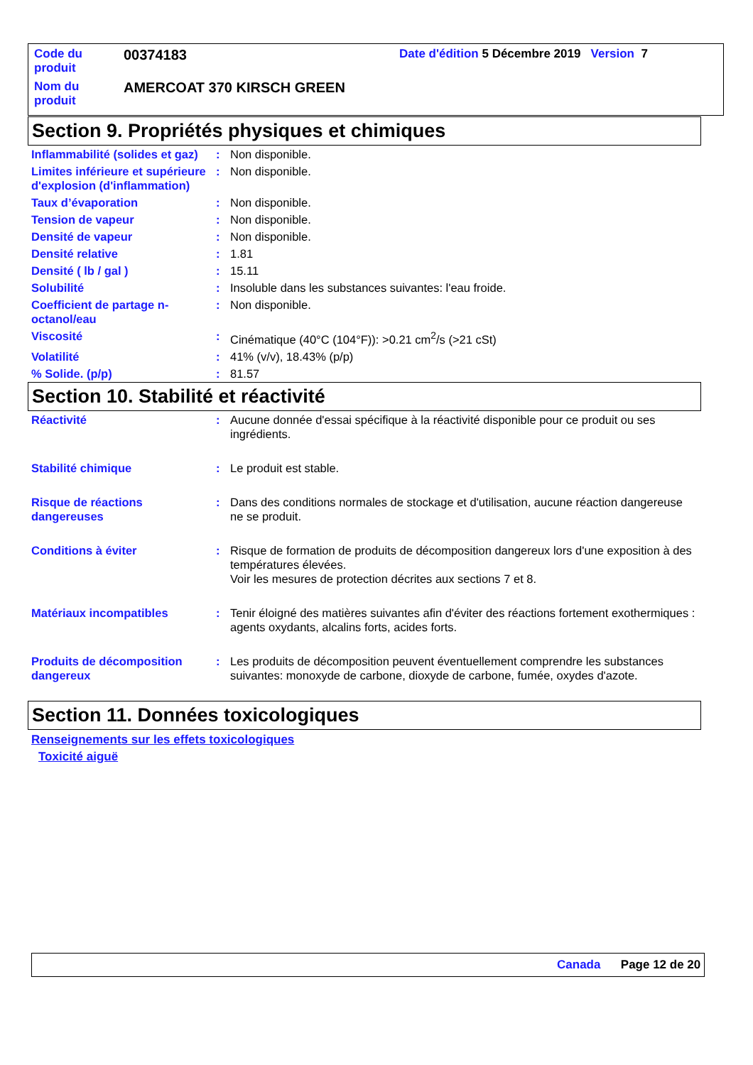| Code du produit | 00374183 | Date d'édition 5 Décembre 2019 Version 7 |
| Nom du produit | AMERCOAT 370 KIRSCH GREEN | |
Section 9. Propriétés physiques et chimiques
| Inflammabilité (solides et gaz) | : | Non disponible. |
| Limites inférieure et supérieure d'explosion (d'inflammation) | : | Non disponible. |
| Taux d’évaporation | : | Non disponible. |
| Tension de vapeur | : | Non disponible. |
| Densité de vapeur | : | Non disponible. |
| Densité relative | : | 1.81 |
| Densité ( lb / gal ) | : | 15.11 |
| Solubilité | : | Insoluble dans les substances suivantes: l'eau froide. |
| Coefficient de partage n-octanol/eau | : | Non disponible. |
| Viscosité | : | Cinématique (40°C (104°F)): >0.21 cm<sup>2</sup>/s (>21 cSt) |
| Volatilité | : | 41% (v/v), 18.43% (p/p) |
| % Solide. (p/p) | : | 81.57 |
Section 10. Stabilité et réactivité
| Réactivité | : | Aucune donnée d'essai spécifique à la réactivité disponible pour ce produit ou ses ingrédients. |
| Stabilité chimique | : | Le produit est stable. |
| Risque de réactions dangereuses | : | Dans des conditions normales de stockage et d'utilisation, aucune réaction dangereuse ne se produit. |
| Conditions à éviter | : | Risque de formation de produits de décomposition dangereux lors d'une exposition à des températures élevées. Voir les mesures de protection décrites aux sections 7 et 8. |
| Matériaux incompatibles | : | Tenir éloigné des matières suivantes afin d'éviter des réactions fortement exothermiques : agents oxydants, alcalins forts, acides forts. |
| Produits de décomposition dangereux | : | Les produits de décomposition peuvent éventuellement comprendre les substances suivantes: monoxyde de carbone, dioxyde de carbone, fumée, oxydes d'azote. |
Section 11. Données toxicologiques
Renseignements sur les effets toxicologiques
Toxicité aiguë
Canada Page 12 de 20